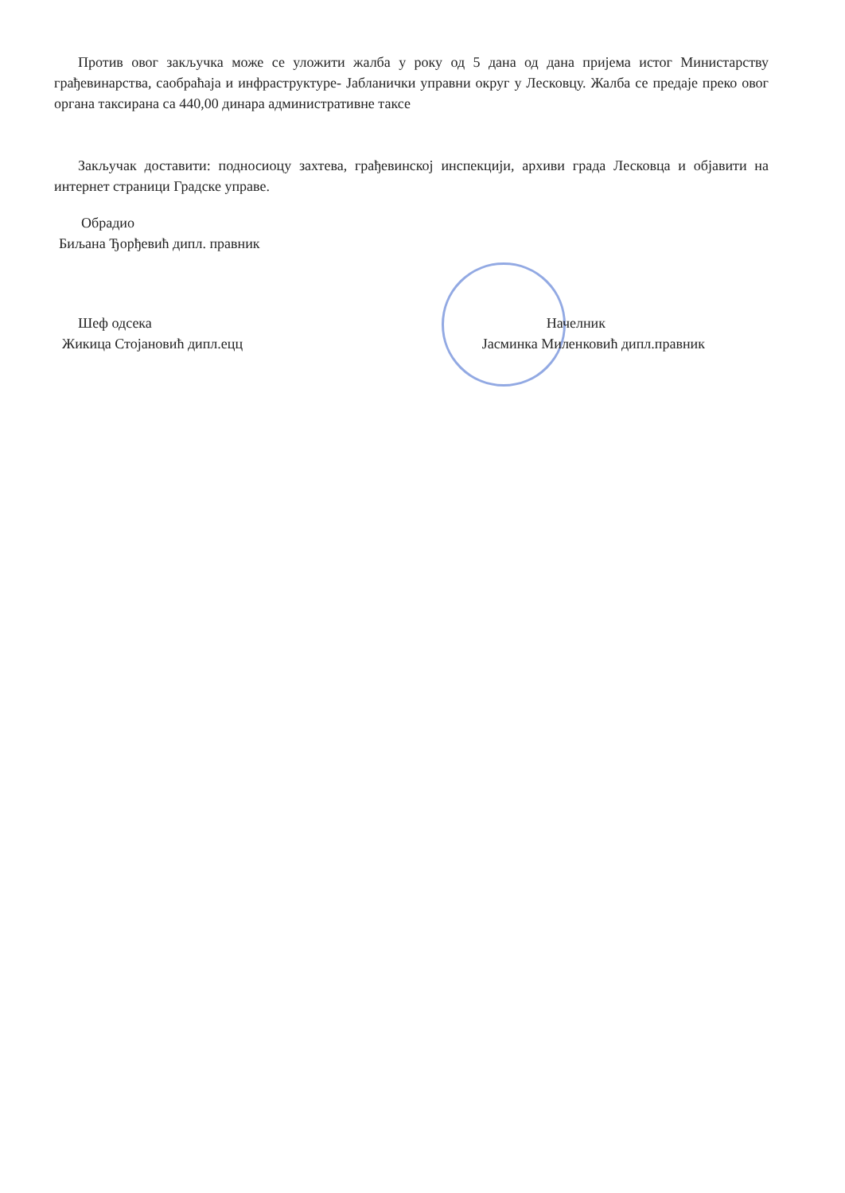Против овог закључка може се уложити жалба у року од 5 дана од дана пријема истог Министарству грађевинарства, саобраћаја и инфраструктуре- Јабланички управни округ у Лесковцу. Жалба се предаје преко овог органа таксирана са 440,00 динара административне таксе
Закључак доставити: подносиоцу захтева, грађевинској инспекцији, архиви града Лесковца и објавити на интернет страници Градске управе.
Обрадио
Биљана Ђорђевић дипл. правник
Шеф одсека Начелник
Жикица Стојановић дипл.ецц Јасминка Миленковић дипл.правник